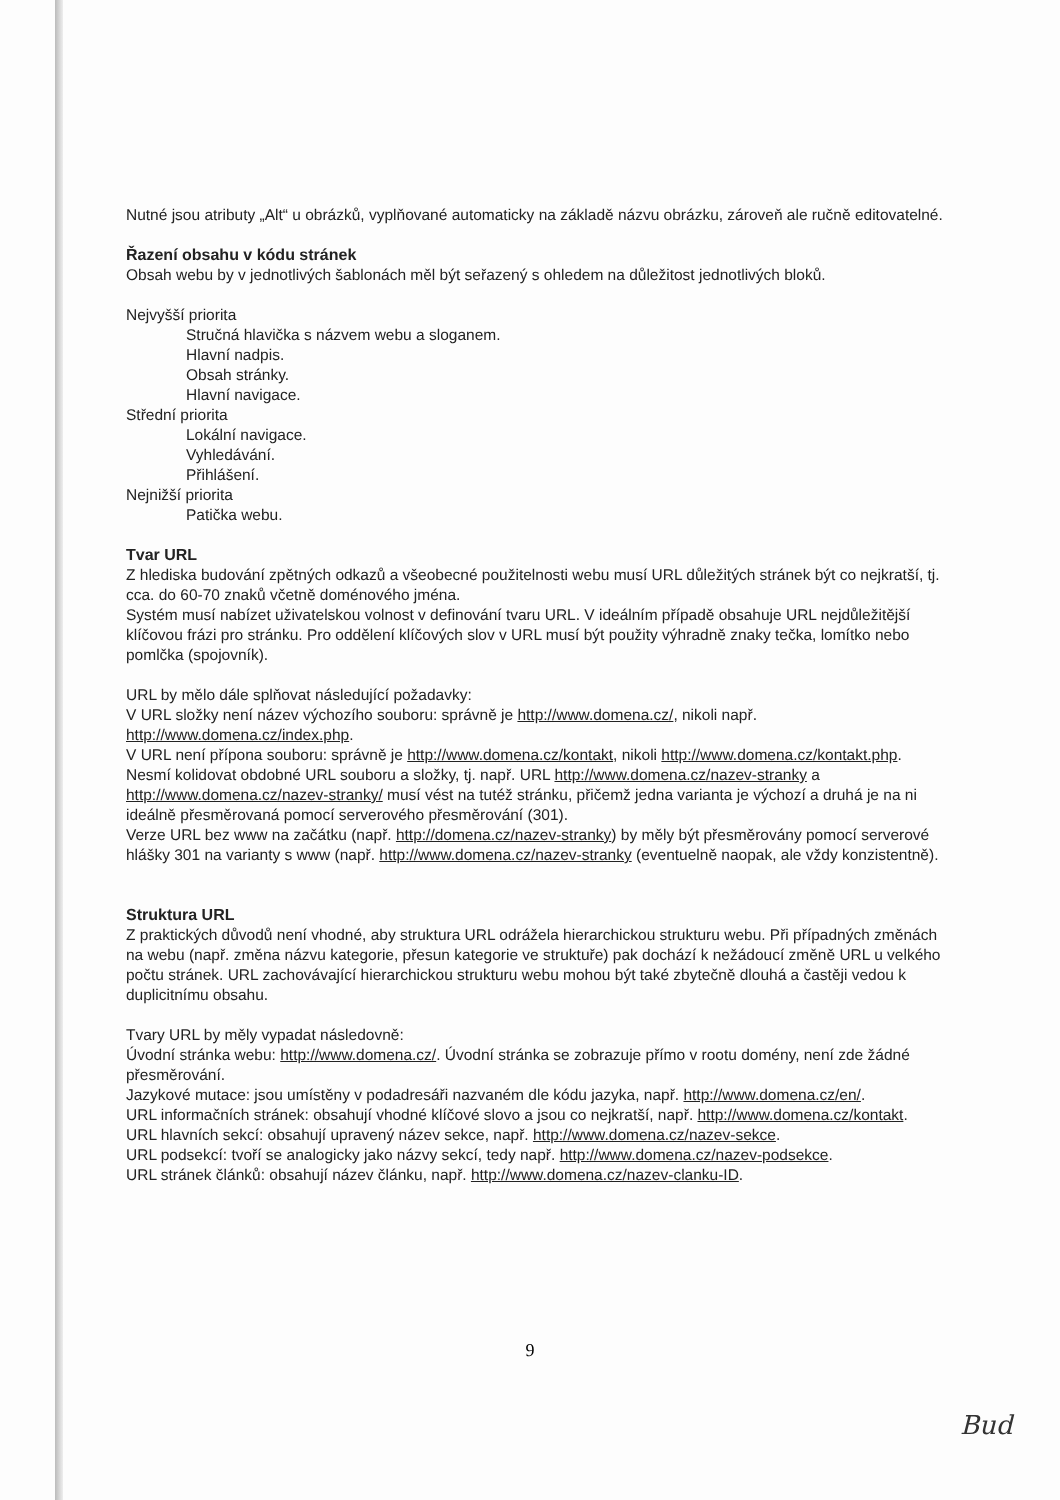Nutné jsou atributy „Alt“ u obrázků, vyplňované automaticky na základě názvu obrázku, zároveň ale ručně editovatelné.
Řazení obsahu v kódu stránek
Obsah webu by v jednotlivých šablonách měl být seřazený s ohledem na důležitost jednotlivých bloků.
Nejvyšší priorita
Stručná hlavička s názvem webu a sloganem.
Hlavní nadpis.
Obsah stránky.
Hlavní navigace.
Střední priorita
Lokální navigace.
Vyhledávání.
Přihlášení.
Nejnižší priorita
Patička webu.
Tvar URL
Z hlediska budování zpětných odkazů a všeobecné použitelnosti webu musí URL důležitých stránek být co nejkratší, tj. cca. do 60-70 znaků včetně doménového jména.
Systém musí nabízet uživatelskou volnost v definování tvaru URL. V ideálním případě obsahuje URL nejdůležitější klíčovou frázi pro stránku. Pro oddělení klíčových slov v URL musí být použity výhradně znaky tečka, lomítko nebo pomlčka (spojovník).
URL by mělo dále splňovat následující požadavky:
V URL složky není název výchozího souboru: správně je http://www.domena.cz/, nikoli např. http://www.domena.cz/index.php.
V URL není přípona souboru: správně je http://www.domena.cz/kontakt, nikoli http://www.domena.cz/kontakt.php.
Nesmí kolidovat obdobné URL souboru a složky, tj. např. URL http://www.domena.cz/nazev-stranky a http://www.domena.cz/nazev-stranky/ musí vést na tutéž stránku, přičemž jedna varianta je výchozí a druhá je na ni ideálně přesměrovaná pomocí serverového přesměrování (301).
Verze URL bez www na začátku (např. http://domena.cz/nazev-stranky) by měly být přesměrovány pomocí serverové hlášky 301 na varianty s www (např. http://www.domena.cz/nazev-stranky (eventuelně naopak, ale vždy konzistentně).
Struktura URL
Z praktických důvodů není vhodné, aby struktura URL odrážela hierarchickou strukturu webu. Při případných změnách na webu (např. změna názvu kategorie, přesun kategorie ve struktuře) pak dochází k nežádoucí změně URL u velkého počtu stránek. URL zachovávající hierarchickou strukturu webu mohou být také zbytečně dlouhá a častěji vedou k duplicitnímu obsahu.
Tvary URL by měly vypadat následovně:
Úvodní stránka webu: http://www.domena.cz/. Úvodní stránka se zobrazuje přímo v rootu domény, není zde žádné přesměrování.
Jazykové mutace: jsou umístěny v podadresáři nazvaném dle kódu jazyka, např. http://www.domena.cz/en/.
URL informačních stránek: obsahují vhodné klíčové slovo a jsou co nejkratší, např. http://www.domena.cz/kontakt.
URL hlavních sekcí: obsahují upravený název sekce, např. http://www.domena.cz/nazev-sekce.
URL podsekcí: tvoří se analogicky jako názvy sekcí, tedy např. http://www.domena.cz/nazev-podsekce.
URL stránek článků: obsahují název článku, např. http://www.domena.cz/nazev-clanku-ID.
9
Bud